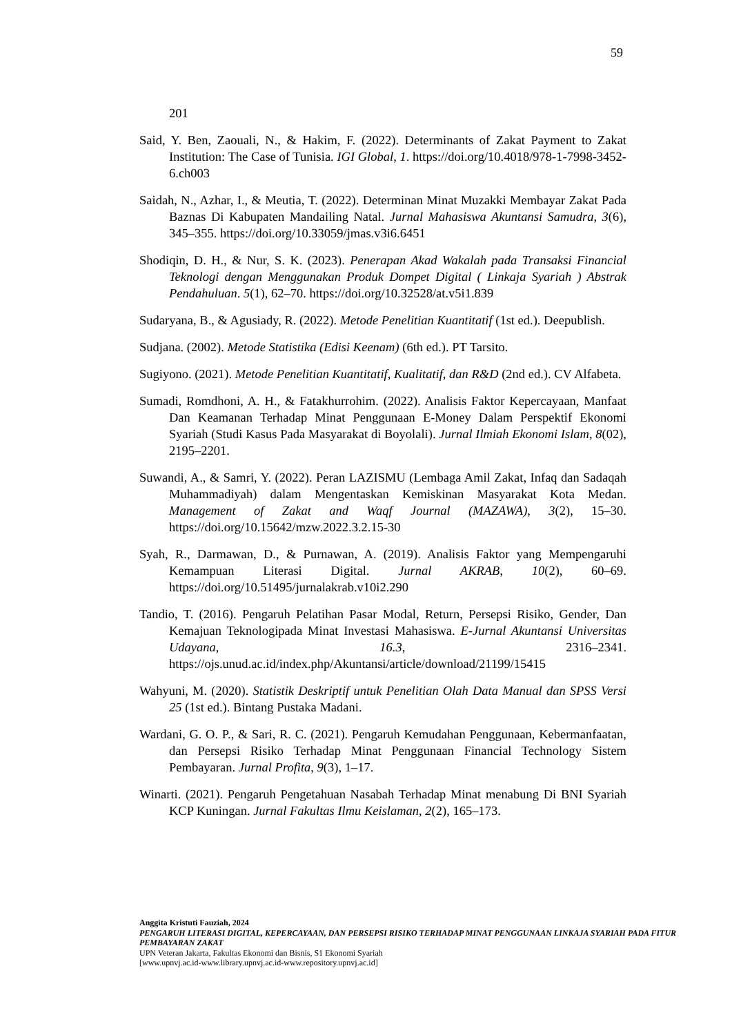59
201
Said, Y. Ben, Zaouali, N., & Hakim, F. (2022). Determinants of Zakat Payment to Zakat Institution: The Case of Tunisia. IGI Global, 1. https://doi.org/10.4018/978-1-7998-3452-6.ch003
Saidah, N., Azhar, I., & Meutia, T. (2022). Determinan Minat Muzakki Membayar Zakat Pada Baznas Di Kabupaten Mandailing Natal. Jurnal Mahasiswa Akuntansi Samudra, 3(6), 345–355. https://doi.org/10.33059/jmas.v3i6.6451
Shodiqin, D. H., & Nur, S. K. (2023). Penerapan Akad Wakalah pada Transaksi Financial Teknologi dengan Menggunakan Produk Dompet Digital ( Linkaja Syariah ) Abstrak Pendahuluan. 5(1), 62–70. https://doi.org/10.32528/at.v5i1.839
Sudaryana, B., & Agusiady, R. (2022). Metode Penelitian Kuantitatif (1st ed.). Deepublish.
Sudjana. (2002). Metode Statistika (Edisi Keenam) (6th ed.). PT Tarsito.
Sugiyono. (2021). Metode Penelitian Kuantitatif, Kualitatif, dan R&D (2nd ed.). CV Alfabeta.
Sumadi, Romdhoni, A. H., & Fatakhurrohim. (2022). Analisis Faktor Kepercayaan, Manfaat Dan Keamanan Terhadap Minat Penggunaan E-Money Dalam Perspektif Ekonomi Syariah (Studi Kasus Pada Masyarakat di Boyolali). Jurnal Ilmiah Ekonomi Islam, 8(02), 2195–2201.
Suwandi, A., & Samri, Y. (2022). Peran LAZISMU (Lembaga Amil Zakat, Infaq dan Sadaqah Muhammadiyah) dalam Mengentaskan Kemiskinan Masyarakat Kota Medan. Management of Zakat and Waqf Journal (MAZAWA), 3(2), 15–30. https://doi.org/10.15642/mzw.2022.3.2.15-30
Syah, R., Darmawan, D., & Purnawan, A. (2019). Analisis Faktor yang Mempengaruhi Kemampuan Literasi Digital. Jurnal AKRAB, 10(2), 60–69. https://doi.org/10.51495/jurnalakrab.v10i2.290
Tandio, T. (2016). Pengaruh Pelatihan Pasar Modal, Return, Persepsi Risiko, Gender, Dan Kemajuan Teknologipada Minat Investasi Mahasiswa. E-Jurnal Akuntansi Universitas Udayana, 16.3, 2316–2341. https://ojs.unud.ac.id/index.php/Akuntansi/article/download/21199/15415
Wahyuni, M. (2020). Statistik Deskriptif untuk Penelitian Olah Data Manual dan SPSS Versi 25 (1st ed.). Bintang Pustaka Madani.
Wardani, G. O. P., & Sari, R. C. (2021). Pengaruh Kemudahan Penggunaan, Kebermanfaatan, dan Persepsi Risiko Terhadap Minat Penggunaan Financial Technology Sistem Pembayaran. Jurnal Profita, 9(3), 1–17.
Winarti. (2021). Pengaruh Pengetahuan Nasabah Terhadap Minat menabung Di BNI Syariah KCP Kuningan. Jurnal Fakultas Ilmu Keislaman, 2(2), 165–173.
Anggita Kristuti Fauziah, 2024
PENGARUH LITERASI DIGITAL, KEPERCAYAAN, DAN PERSEPSI RISIKO TERHADAP MINAT PENGGUNAAN LINKAJA SYARIAH PADA FITUR PEMBAYARAN ZAKAT
UPN Veteran Jakarta, Fakultas Ekonomi dan Bisnis, S1 Ekonomi Syariah
[www.upnvj.ac.id-www.library.upnvj.ac.id-www.repository.upnvj.ac.id]